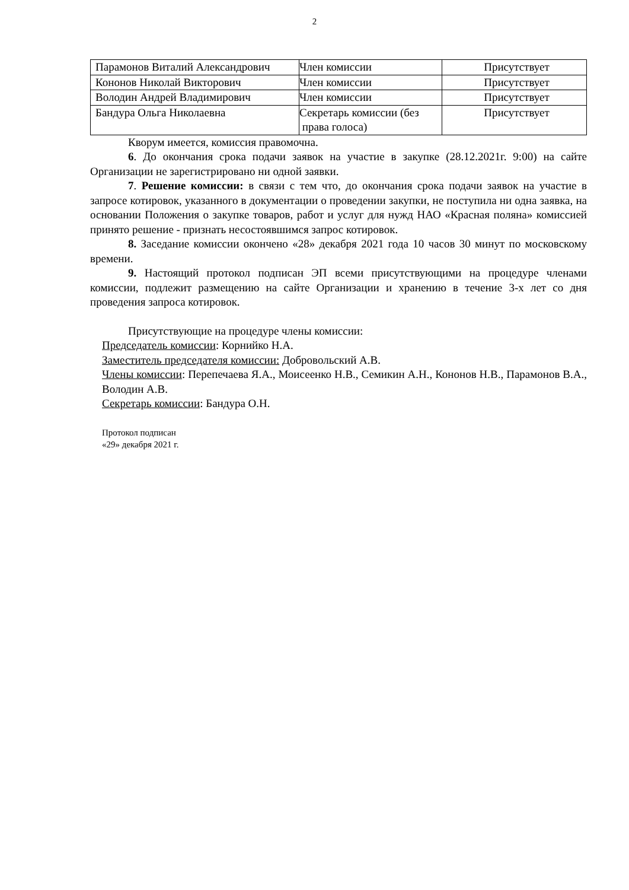2
| Парамонов Виталий Александрович | Член комиссии | Присутствует |
| Кононов Николай Викторович | Член комиссии | Присутствует |
| Володин Андрей Владимирович | Член комиссии | Присутствует |
| Бандура Ольга Николаевна | Секретарь комиссии (без права голоса) | Присутствует |
Кворум имеется, комиссия правомочна.
6. До окончания срока подачи заявок на участие в закупке (28.12.2021г. 9:00) на сайте Организации не зарегистрировано ни одной заявки.
7. Решение комиссии: в связи с тем что, до окончания срока подачи заявок на участие в запросе котировок, указанного в документации о проведении закупки, не поступила ни одна заявка, на основании Положения о закупке товаров, работ и услуг для нужд НАО «Красная поляна» комиссией принято решение - признать несостоявшимся запрос котировок.
8. Заседание комиссии окончено «28» декабря 2021 года 10 часов 30 минут по московскому времени.
9. Настоящий протокол подписан ЭП всеми присутствующими на процедуре членами комиссии, подлежит размещению на сайте Организации и хранению в течение 3-х лет со дня проведения запроса котировок.
Присутствующие на процедуре члены комиссии:
Председатель комиссии: Корнийко Н.А.
Заместитель председателя комиссии: Добровольский А.В.
Члены комиссии: Перепечаева Я.А., Моисеенко Н.В., Семикин А.Н., Кононов Н.В., Парамонов В.А., Володин А.В.
Секретарь комиссии: Бандура О.Н.
Протокол подписан
«29» декабря 2021 г.